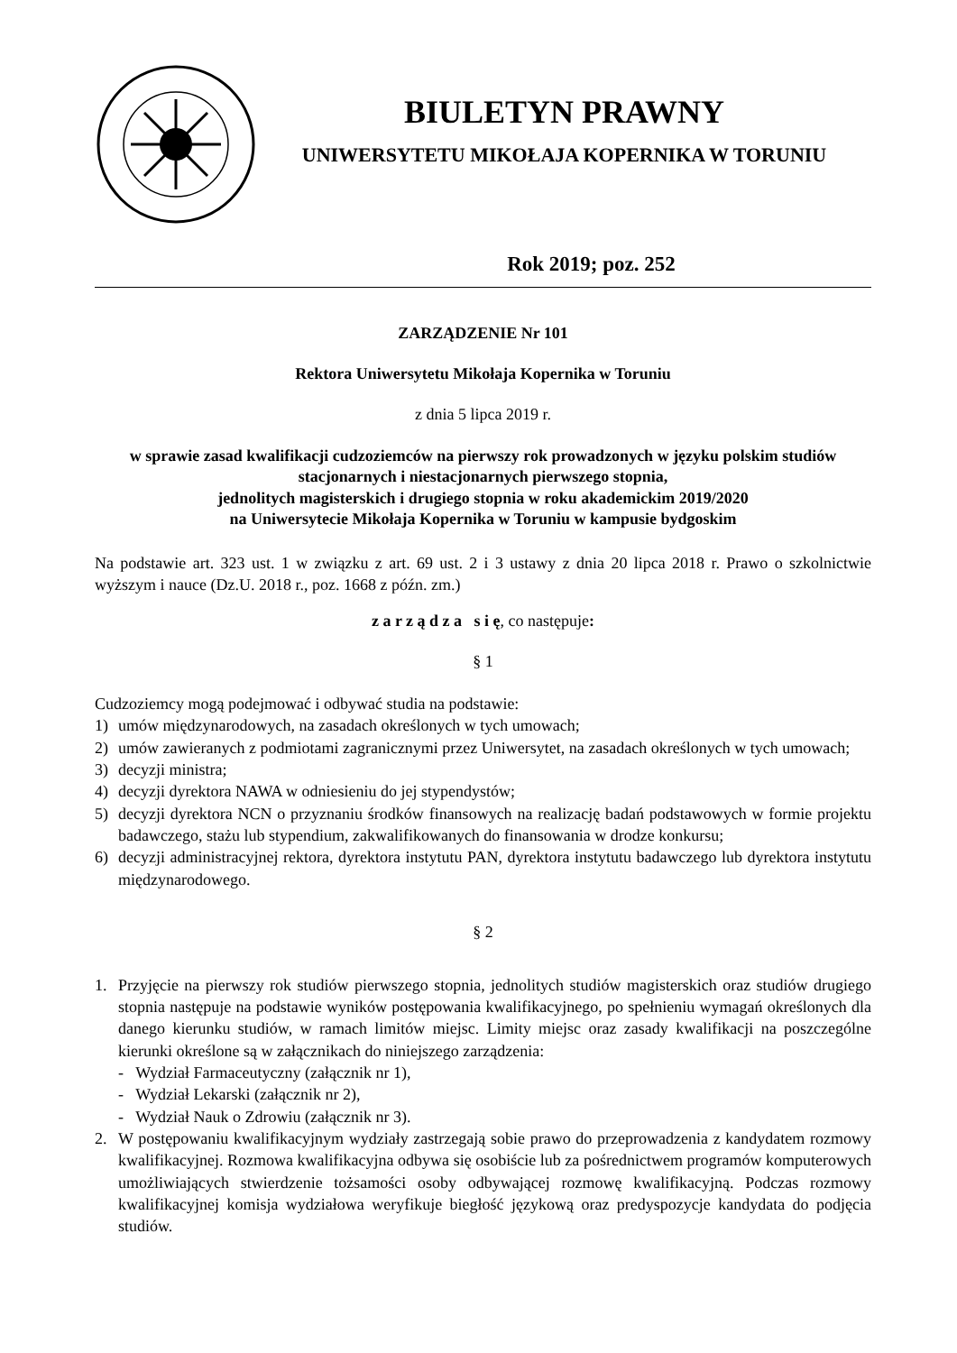BIULETYN PRAWNY
UNIWERSYTETU MIKOŁAJA KOPERNIKA W TORUNIU
Rok 2019; poz. 252
ZARZĄDZENIE Nr 101
Rektora Uniwersytetu Mikołaja Kopernika w Toruniu
z dnia 5 lipca 2019 r.
w sprawie zasad kwalifikacji cudzoziemców na pierwszy rok prowadzonych w języku polskim studiów stacjonarnych i niestacjonarnych pierwszego stopnia,
jednolitych magisterskich i drugiego stopnia w roku akademickim 2019/2020
na Uniwersytecie Mikołaja Kopernika w Toruniu w kampusie bydgoskim
Na podstawie art. 323 ust. 1 w związku z art. 69 ust. 2 i 3 ustawy z dnia 20 lipca 2018 r. Prawo o szkolnictwie wyższym i nauce (Dz.U. 2018 r., poz. 1668 z późn. zm.)
z a r z ą d z a s i ę, co następuje:
§ 1
Cudzoziemcy mogą podejmować i odbywać studia na podstawie:
1) umów międzynarodowych, na zasadach określonych w tych umowach;
2) umów zawieranych z podmiotami zagranicznymi przez Uniwersytet, na zasadach określonych w tych umowach;
3) decyzji ministra;
4) decyzji dyrektora NAWA w odniesieniu do jej stypendystów;
5) decyzji dyrektora NCN o przyznaniu środków finansowych na realizację badań podstawowych w formie projektu badawczego, stażu lub stypendium, zakwalifikowanych do finansowania w drodze konkursu;
6) decyzji administracyjnej rektora, dyrektora instytutu PAN, dyrektora instytutu badawczego lub dyrektora instytutu międzynarodowego.
§ 2
1. Przyjęcie na pierwszy rok studiów pierwszego stopnia, jednolitych studiów magisterskich oraz studiów drugiego stopnia następuje na podstawie wyników postępowania kwalifikacyjnego, po spełnieniu wymagań określonych dla danego kierunku studiów, w ramach limitów miejsc. Limity miejsc oraz zasady kwalifikacji na poszczególne kierunki określone są w załącznikach do niniejszego zarządzenia:
- Wydział Farmaceutyczny (załącznik nr 1),
- Wydział Lekarski (załącznik nr 2),
- Wydział Nauk o Zdrowiu (załącznik nr 3).
2. W postępowaniu kwalifikacyjnym wydziały zastrzegają sobie prawo do przeprowadzenia z kandydatem rozmowy kwalifikacyjnej. Rozmowa kwalifikacyjna odbywa się osobiście lub za pośrednictwem programów komputerowych umożliwiających stwierdzenie tożsamości osoby odbywającej rozmowę kwalifikacyjną. Podczas rozmowy kwalifikacyjnej komisja wydziałowa weryfikuje biegłość językową oraz predyspozycje kandydata do podjęcia studiów.